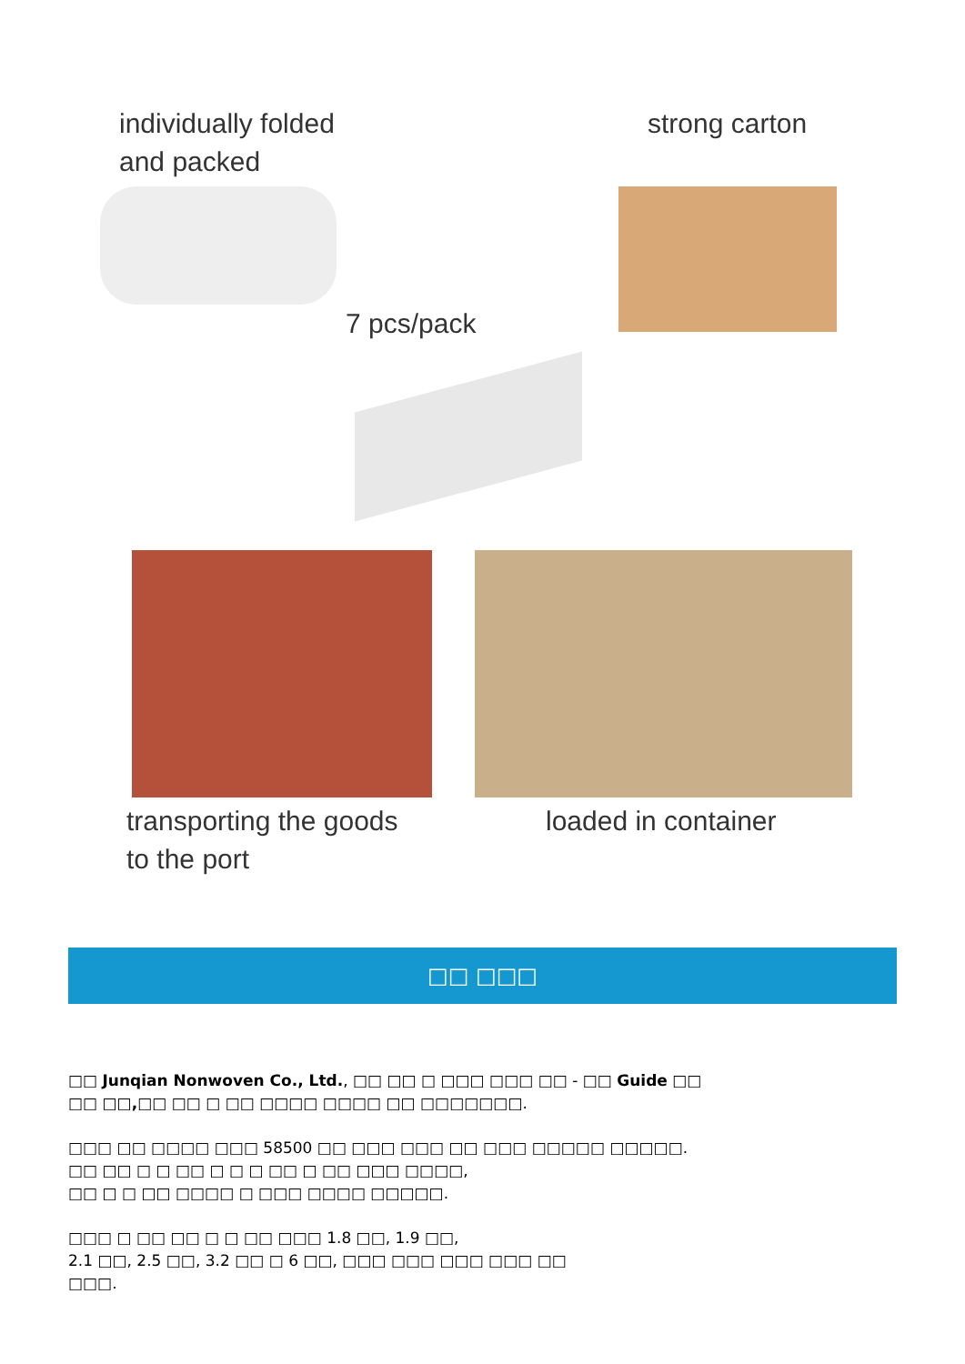individually folded
and packed
strong carton
7 pcs/pack
transporting the goods
to the port
loaded in container
□□ □□□
□□ Junqian Nonwoven Co., Ltd., □□ □□ □ □□□ □□□ □□ - □□ Guide □□
□□ □□,□□ □□ □ □□ □□□□ □□□□ □□ □□□□□□□.
□□□ □□ □□□□ □□□ 58500 □□ □□□ □□□ □□ □□□ □□□□□ □□□□□.
□□ □□ □ □ □□ □ □ □ □□ □ □□ □□□ □□□□,
□□ □ □ □□ □□□□ □ □□□ □□□□ □□□□□.
□□□ □ □□ □□ □ □ □□ □□□ 1.8 □□, 1.9 □□,
2.1 □□, 2.5 □□, 3.2 □□ □ 6 □□, □□□ □□□ □□□ □□□ □□
□□□.